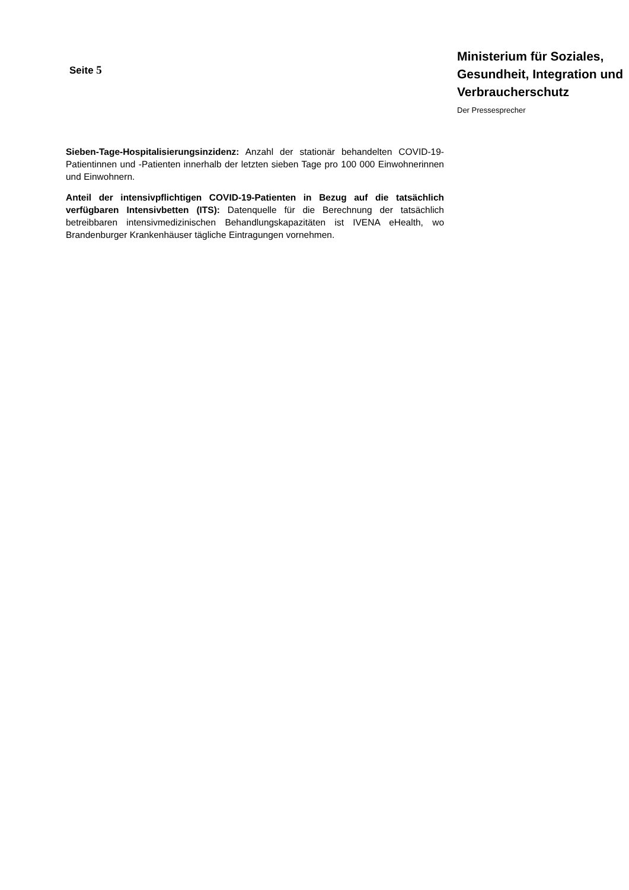Seite 5
Ministerium für Soziales, Gesundheit, Integration und Verbraucherschutz
Der Pressesprecher
Sieben-Tage-Hospitalisierungsinzidenz: Anzahl der stationär behandelten COVID-19-Patientinnen und -Patienten innerhalb der letzten sieben Tage pro 100 000 Einwohnerinnen und Einwohnern.
Anteil der intensivpflichtigen COVID-19-Patienten in Bezug auf die tatsächlich verfügbaren Intensivbetten (ITS): Datenquelle für die Berechnung der tatsächlich betreibbaren intensivmedizinischen Behandlungskapazitäten ist IVENA eHealth, wo Brandenburger Krankenhäuser tägliche Eintragungen vornehmen.